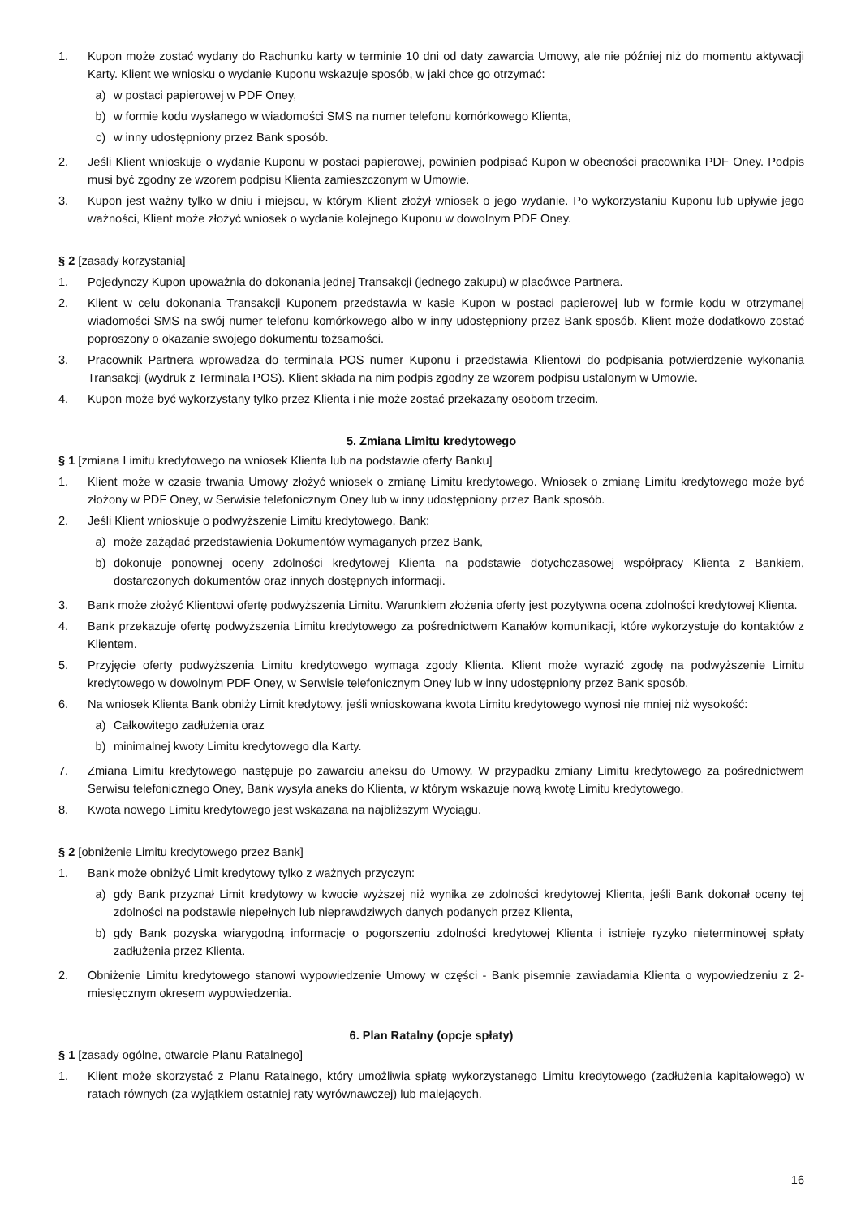1. Kupon może zostać wydany do Rachunku karty w terminie 10 dni od daty zawarcia Umowy, ale nie później niż do momentu aktywacji Karty. Klient we wniosku o wydanie Kuponu wskazuje sposób, w jaki chce go otrzymać:
a) w postaci papierowej w PDF Oney,
b) w formie kodu wysłanego w wiadomości SMS na numer telefonu komórkowego Klienta,
c) w inny udostępniony przez Bank sposób.
2. Jeśli Klient wnioskuje o wydanie Kuponu w postaci papierowej, powinien podpisać Kupon w obecności pracownika PDF Oney. Podpis musi być zgodny ze wzorem podpisu Klienta zamieszczonym w Umowie.
3. Kupon jest ważny tylko w dniu i miejscu, w którym Klient złożył wniosek o jego wydanie. Po wykorzystaniu Kuponu lub upływie jego ważności, Klient może złożyć wniosek o wydanie kolejnego Kuponu w dowolnym PDF Oney.
§ 2 [zasady korzystania]
1. Pojedynczy Kupon upoważnia do dokonania jednej Transakcji (jednego zakupu) w placówce Partnera.
2. Klient w celu dokonania Transakcji Kuponem przedstawia w kasie Kupon w postaci papierowej lub w formie kodu w otrzymanej wiadomości SMS na swój numer telefonu komórkowego albo w inny udostępniony przez Bank sposób. Klient może dodatkowo zostać poproszony o okazanie swojego dokumentu tożsamości.
3. Pracownik Partnera wprowadza do terminala POS numer Kuponu i przedstawia Klientowi do podpisania potwierdzenie wykonania Transakcji (wydruk z Terminala POS). Klient składa na nim podpis zgodny ze wzorem podpisu ustalonym w Umowie.
4. Kupon może być wykorzystany tylko przez Klienta i nie może zostać przekazany osobom trzecim.
5. Zmiana Limitu kredytowego
§ 1 [zmiana Limitu kredytowego na wniosek Klienta lub na podstawie oferty Banku]
1. Klient może w czasie trwania Umowy złożyć wniosek o zmianę Limitu kredytowego. Wniosek o zmianę Limitu kredytowego może być złożony w PDF Oney, w Serwisie telefonicznym Oney lub w inny udostępniony przez Bank sposób.
2. Jeśli Klient wnioskuje o podwyższenie Limitu kredytowego, Bank:
a) może zażądać przedstawienia Dokumentów wymaganych przez Bank,
b) dokonuje ponownej oceny zdolności kredytowej Klienta na podstawie dotychczasowej współpracy Klienta z Bankiem, dostarczonych dokumentów oraz innych dostępnych informacji.
3. Bank może złożyć Klientowi ofertę podwyższenia Limitu. Warunkiem złożenia oferty jest pozytywna ocena zdolności kredytowej Klienta.
4. Bank przekazuje ofertę podwyższenia Limitu kredytowego za pośrednictwem Kanałów komunikacji, które wykorzystuje do kontaktów z Klientem.
5. Przyjęcie oferty podwyższenia Limitu kredytowego wymaga zgody Klienta. Klient może wyrazić zgodę na podwyższenie Limitu kredytowego w dowolnym PDF Oney, w Serwisie telefonicznym Oney lub w inny udostępniony przez Bank sposób.
6. Na wniosek Klienta Bank obniży Limit kredytowy, jeśli wnioskowana kwota Limitu kredytowego wynosi nie mniej niż wysokość:
a) Całkowitego zadłużenia oraz
b) minimalnej kwoty Limitu kredytowego dla Karty.
7. Zmiana Limitu kredytowego następuje po zawarciu aneksu do Umowy. W przypadku zmiany Limitu kredytowego za pośrednictwem Serwisu telefonicznego Oney, Bank wysyła aneks do Klienta, w którym wskazuje nową kwotę Limitu kredytowego.
8. Kwota nowego Limitu kredytowego jest wskazana na najbliższym Wyciągu.
§ 2 [obniżenie Limitu kredytowego przez Bank]
1. Bank może obniżyć Limit kredytowy tylko z ważnych przyczyn:
a) gdy Bank przyznał Limit kredytowy w kwocie wyższej niż wynika ze zdolności kredytowej Klienta, jeśli Bank dokonał oceny tej zdolności na podstawie niepełnych lub nieprawdziwych danych podanych przez Klienta,
b) gdy Bank pozyska wiarygodną informację o pogorszeniu zdolności kredytowej Klienta i istnieje ryzyko nieterminowej spłaty zadłużenia przez Klienta.
2. Obniżenie Limitu kredytowego stanowi wypowiedzenie Umowy w części - Bank pisemnie zawiadamia Klienta o wypowiedzeniu z 2-miesięcznym okresem wypowiedzenia.
6. Plan Ratalny (opcje spłaty)
§ 1 [zasady ogólne, otwarcie Planu Ratalnego]
1. Klient może skorzystać z Planu Ratalnego, który umożliwia spłatę wykorzystanego Limitu kredytowego (zadłużenia kapitałowego) w ratach równych (za wyjątkiem ostatniej raty wyrównawczej) lub malejących.
16